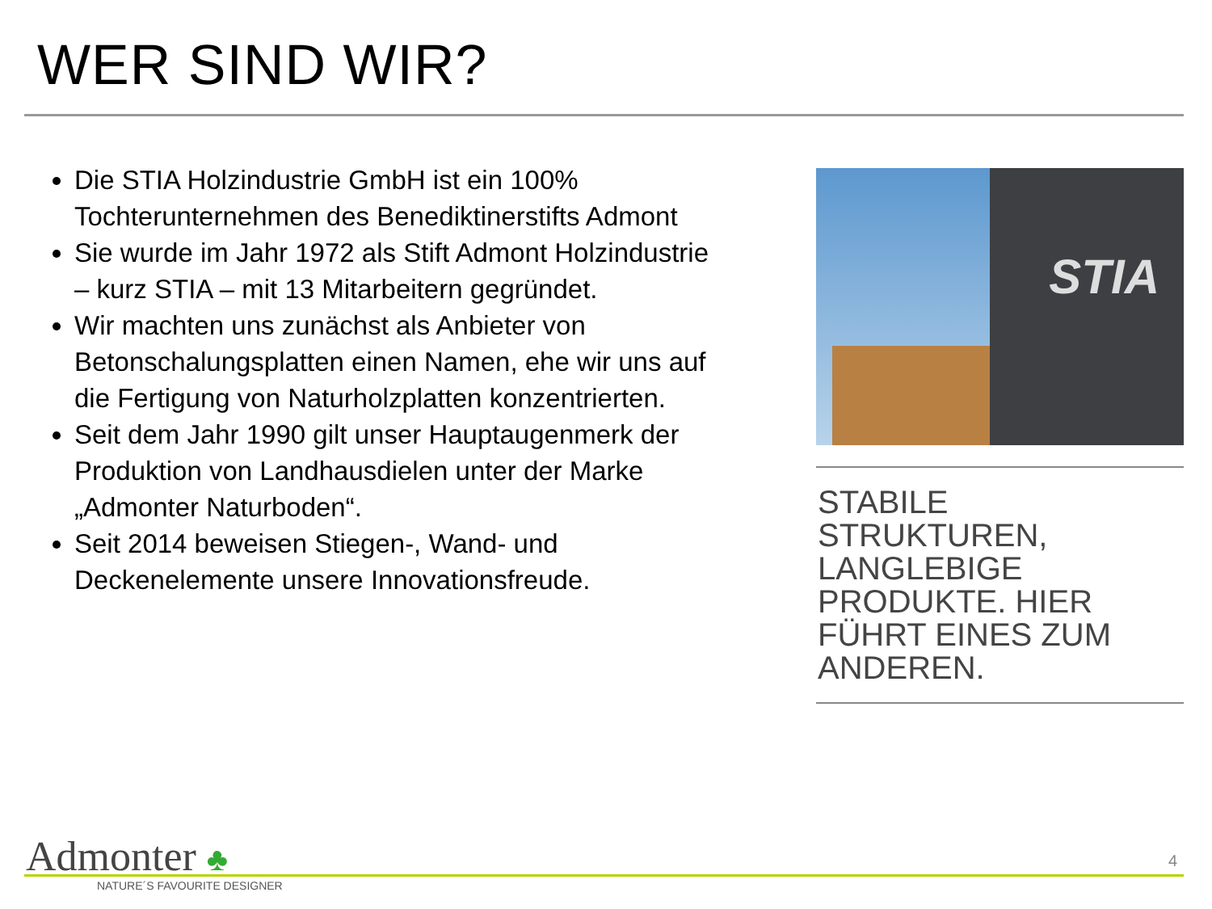WER SIND WIR?
Die STIA Holzindustrie GmbH ist ein 100% Tochterunternehmen des Benediktinerstifts Admont
Sie wurde im Jahr 1972 als Stift Admont Holzindustrie – kurz STIA – mit 13 Mitarbeitern gegründet.
Wir machten uns zunächst als Anbieter von Betonschalungsplatten einen Namen, ehe wir uns auf die Fertigung von Naturholzplatten konzentrierten.
Seit dem Jahr 1990 gilt unser Hauptaugenmerk der Produktion von Landhausdielen unter der Marke „Admonter Naturboden“.
Seit 2014 beweisen Stiegen-, Wand- und Deckenelemente unsere Innovationsfreude.
STIA
STABILE STRUKTUREN, LANGLEBIGE PRODUKTE. HIER FÜHRT EINES ZUM ANDEREN.
Admonter ♣
NATURE´S FAVOURITE DESIGNER
4